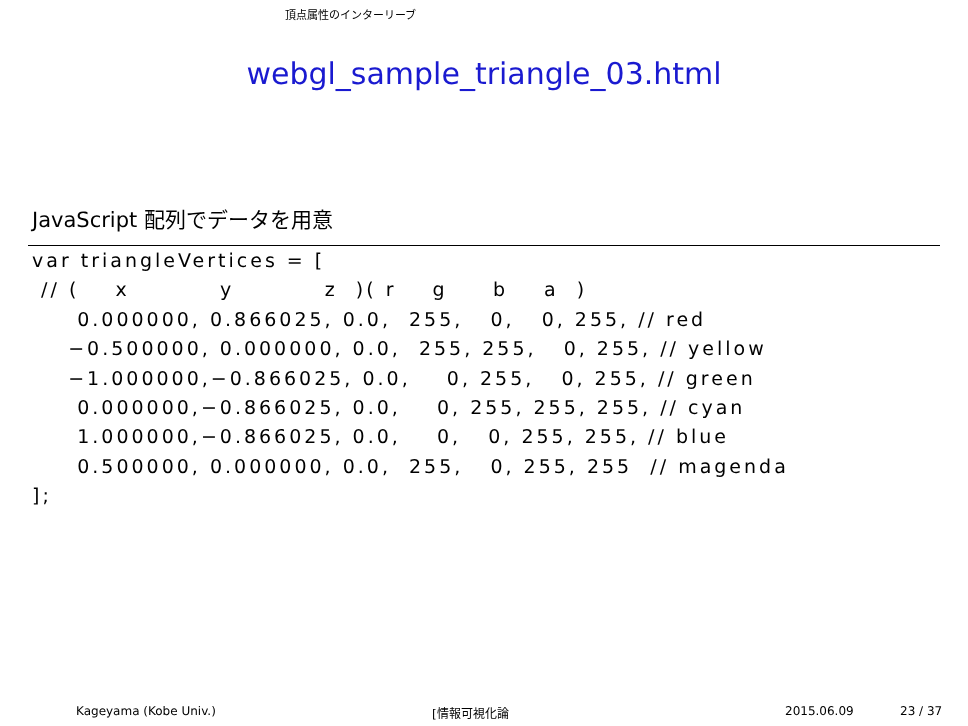頂点属性のインターリーブ
webgl_sample_triangle_03.html
JavaScript 配列でデータを用意
var triangleVertices = [
 // (    x          y          z  )( r    g     b    a  )
     0.000000, 0.866025, 0.0,  255,   0,   0, 255, // red
    −0.500000, 0.000000, 0.0,  255, 255,   0, 255, // yellow
    −1.000000,−0.866025, 0.0,    0, 255,   0, 255, // green
     0.000000,−0.866025, 0.0,    0, 255, 255, 255, // cyan
     1.000000,−0.866025, 0.0,    0,   0, 255, 255, // blue
     0.500000, 0.000000, 0.0,  255,   0, 255, 255  // magenda
];
Kageyama (Kobe Univ.) [情報可視化論 2015.06.09 23 / 37